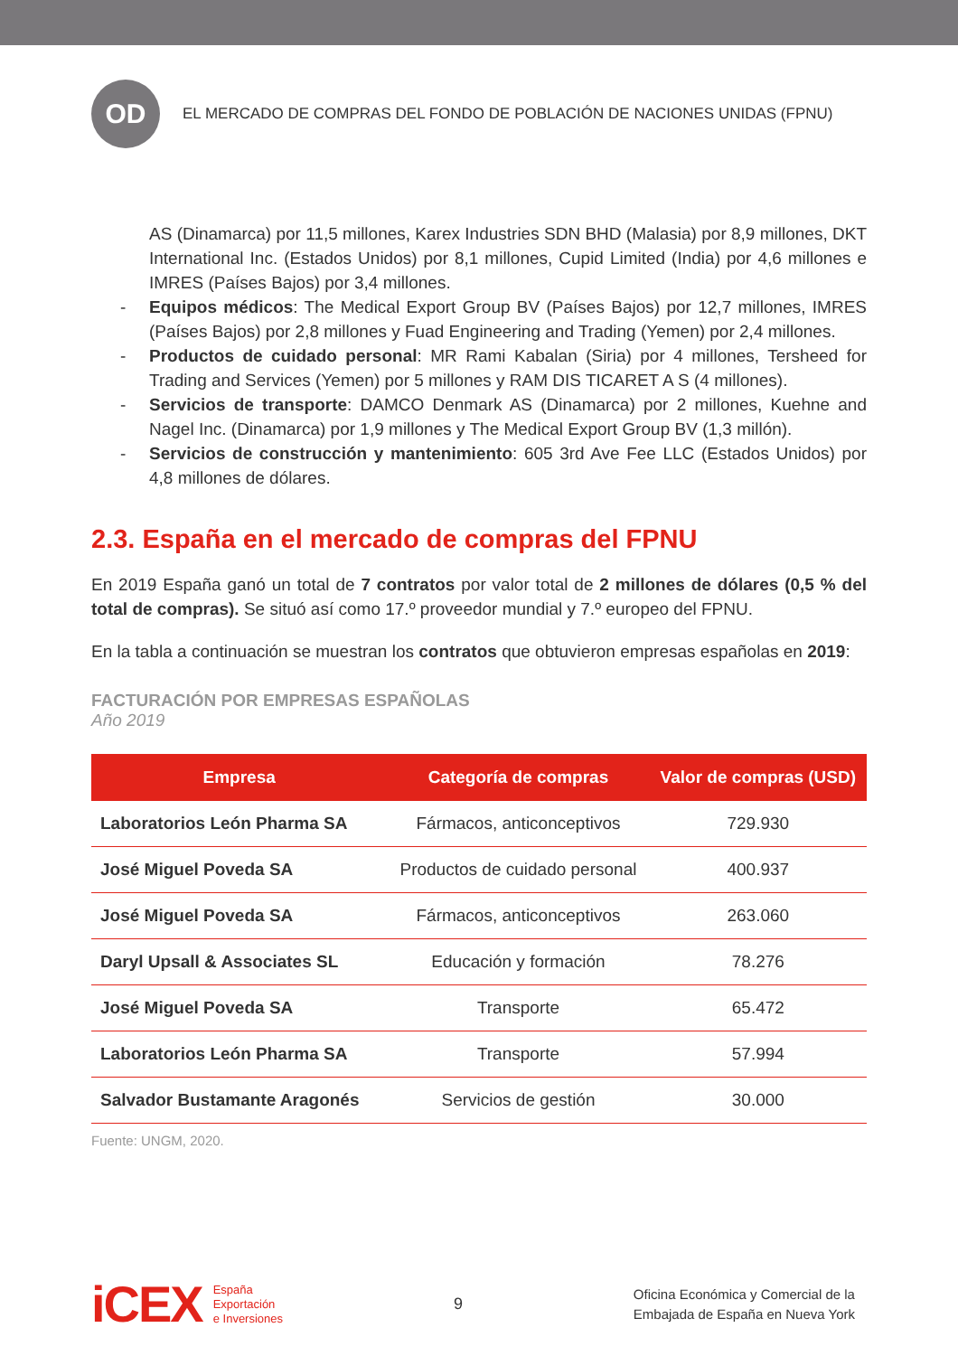OD
EL MERCADO DE COMPRAS DEL FONDO DE POBLACIÓN DE NACIONES UNIDAS (FPNU)
AS (Dinamarca) por 11,5 millones, Karex Industries SDN BHD (Malasia) por 8,9 millones, DKT International Inc. (Estados Unidos) por 8,1 millones, Cupid Limited (India) por 4,6 millones e IMRES (Países Bajos) por 3,4 millones.
- Equipos médicos: The Medical Export Group BV (Países Bajos) por 12,7 millones, IMRES (Países Bajos) por 2,8 millones y Fuad Engineering and Trading (Yemen) por 2,4 millones.
- Productos de cuidado personal: MR Rami Kabalan (Siria) por 4 millones, Tersheed for Trading and Services (Yemen) por 5 millones y RAM DIS TICARET A S (4 millones).
- Servicios de transporte: DAMCO Denmark AS (Dinamarca) por 2 millones, Kuehne and Nagel Inc. (Dinamarca) por 1,9 millones y The Medical Export Group BV (1,3 millón).
- Servicios de construcción y mantenimiento: 605 3rd Ave Fee LLC (Estados Unidos) por 4,8 millones de dólares.
2.3. España en el mercado de compras del FPNU
En 2019 España ganó un total de 7 contratos por valor total de 2 millones de dólares (0,5 % del total de compras). Se situó así como 17.º proveedor mundial y 7.º europeo del FPNU.
En la tabla a continuación se muestran los contratos que obtuvieron empresas españolas en 2019:
FACTURACIÓN POR EMPRESAS ESPAÑOLAS
Año 2019
| Empresa | Categoría de compras | Valor de compras (USD) |
| --- | --- | --- |
| Laboratorios León Pharma SA | Fármacos, anticonceptivos | 729.930 |
| José Miguel Poveda SA | Productos de cuidado personal | 400.937 |
| José Miguel Poveda SA | Fármacos, anticonceptivos | 263.060 |
| Daryl Upsall & Associates SL | Educación y formación | 78.276 |
| José Miguel Poveda SA | Transporte | 65.472 |
| Laboratorios León Pharma SA | Transporte | 57.994 |
| Salvador Bustamante Aragonés | Servicios de gestión | 30.000 |
Fuente: UNGM, 2020.
iCEX España
Exportación
e Inversiones
9
Oficina Económica y Comercial de la
Embajada de España en Nueva York